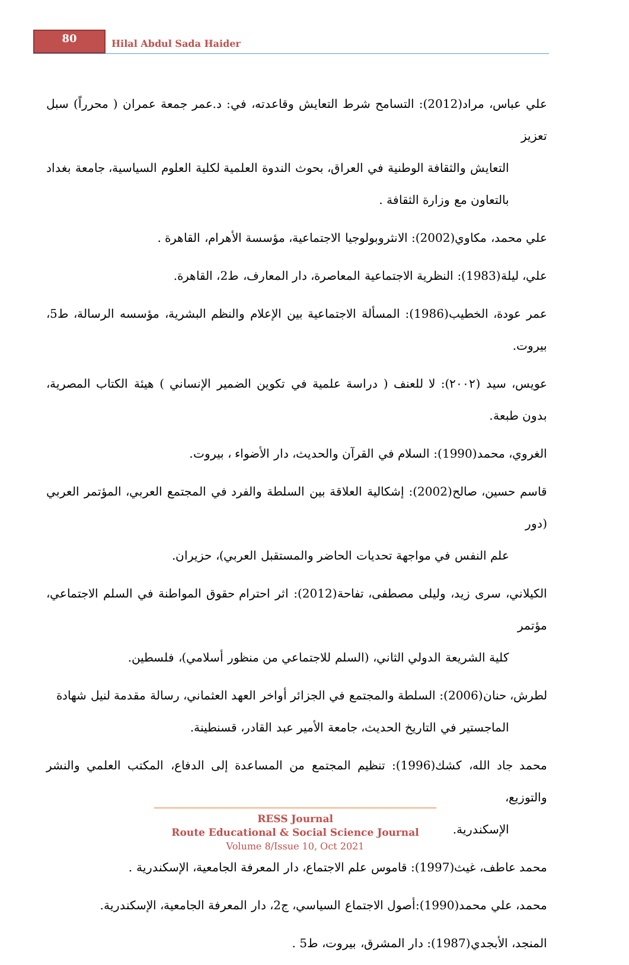80
Hilal Abdul Sada Haider
علي عباس، مراد(2012): التسامح شرط التعايش وقاعدته، في: د.عمر جمعة عمران ( محرراً) سبل تعزيز
التعايش والثقافة الوطنية في العراق، بحوث الندوة العلمية لكلية العلوم السياسية، جامعة بغداد بالتعاون مع وزارة الثقافة .
علي محمد، مكاوي(2002): الانثروبولوجيا الاجتماعية، مؤسسة الأهرام، القاهرة .
علي، ليلة(1983): النظرية الاجتماعية المعاصرة، دار المعارف، ط2، القاهرة.
عمر عودة، الخطيب(1986): المسألة الاجتماعية بين الإعلام والنظم البشرية، مؤسسه الرسالة، ط5، بيروت.
عويس، سيد (٢٠٠٢): لا للعنف ( دراسة علمية في تكوين الضمير الإنساني ) هيئة الكتاب المصرية، بدون طبعة.
الغروي، محمد(1990): السلام في القرآن والحديث، دار الأضواء ، بيروت.
قاسم حسين، صالح(2002): إشكالية العلاقة بين السلطة والفرد في المجتمع العربي، المؤتمر العربي (دور
علم النفس في مواجهة تحديات الحاضر والمستقبل العربي)، حزيران.
الكيلاني، سرى زيد، وليلى مصطفى، تفاحة(2012): اثر احترام حقوق المواطنة في السلم الاجتماعي، مؤتمر
كلية الشريعة الدولي الثاني، (السلم للاجتماعي من منظور أسلامي)، فلسطين.
لطرش، حنان(2006): السلطة والمجتمع في الجزائر أواخر العهد العثماني، رسالة مقدمة لنيل شهادة
الماجستير في التاريخ الحديث، جامعة الأمير عبد القادر، قسنطينة.
محمد جاد الله، كشك(1996): تنظيم المجتمع من المساعدة إلى الدفاع، المكتب العلمي والنشر والتوزيع،
الإسكندرية.
محمد عاطف، غيث(1997): قاموس علم الاجتماع، دار المعرفة الجامعية، الإسكندرية .
محمد، علي محمد(1990):أصول الاجتماع السياسي، ج2، دار المعرفة الجامعية، الإسكندرية.
المنجد، الأبجدي(1987): دار المشرق، بيروت، ط5 .
RESS Journal
Route Educational & Social Science Journal
Volume 8/Issue 10, Oct 2021